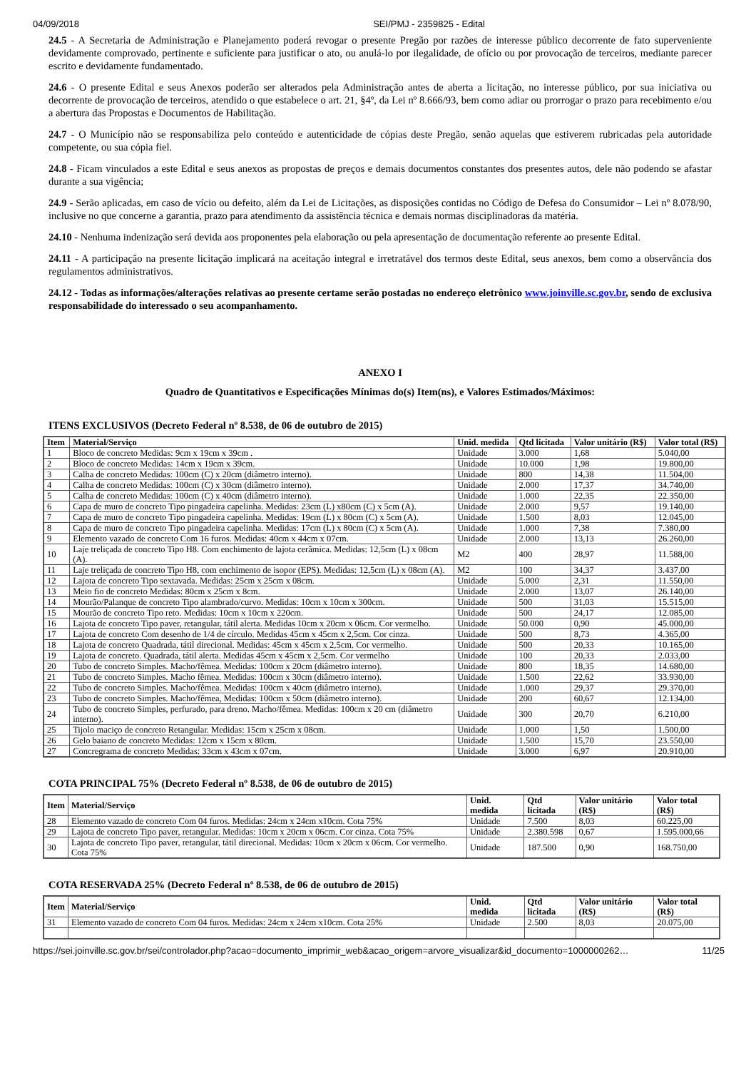04/09/2018 SEI/PMJ - 2359825 - Edital
24.5 - A Secretaria de Administração e Planejamento poderá revogar o presente Pregão por razões de interesse público decorrente de fato superveniente devidamente comprovado, pertinente e suficiente para justificar o ato, ou anulá-lo por ilegalidade, de ofício ou por provocação de terceiros, mediante parecer escrito e devidamente fundamentado.
24.6 - O presente Edital e seus Anexos poderão ser alterados pela Administração antes de aberta a licitação, no interesse público, por sua iniciativa ou decorrente de provocação de terceiros, atendido o que estabelece o art. 21, §4º, da Lei nº 8.666/93, bem como adiar ou prorrogar o prazo para recebimento e/ou a abertura das Propostas e Documentos de Habilitação.
24.7 - O Município não se responsabiliza pelo conteúdo e autenticidade de cópias deste Pregão, senão aquelas que estiverem rubricadas pela autoridade competente, ou sua cópia fiel.
24.8 - Ficam vinculados a este Edital e seus anexos as propostas de preços e demais documentos constantes dos presentes autos, dele não podendo se afastar durante a sua vigência;
24.9 - Serão aplicadas, em caso de vício ou defeito, além da Lei de Licitações, as disposições contidas no Código de Defesa do Consumidor – Lei nº 8.078/90, inclusive no que concerne a garantia, prazo para atendimento da assistência técnica e demais normas disciplinadoras da matéria.
24.10 - Nenhuma indenização será devida aos proponentes pela elaboração ou pela apresentação de documentação referente ao presente Edital.
24.11 - A participação na presente licitação implicará na aceitação integral e irretratável dos termos deste Edital, seus anexos, bem como a observância dos regulamentos administrativos.
24.12 - Todas as informações/alterações relativas ao presente certame serão postadas no endereço eletrônico www.joinville.sc.gov.br, sendo de exclusiva responsabilidade do interessado o seu acompanhamento.
ANEXO I
Quadro de Quantitativos e Especificações Mínimas do(s) Item(ns), e Valores Estimados/Máximos:
ITENS EXCLUSIVOS (Decreto Federal nº 8.538, de 06 de outubro de 2015)
| Item | Material/Serviço | Unid. medida | Qtd licitada | Valor unitário (R$) | Valor total (R$) |
| --- | --- | --- | --- | --- | --- |
| 1 | Bloco de concreto Medidas: 9cm x 19cm x 39cm . | Unidade | 3.000 | 1,68 | 5.040,00 |
| 2 | Bloco de concreto Medidas: 14cm x 19cm x 39cm. | Unidade | 10.000 | 1,98 | 19.800,00 |
| 3 | Calha de concreto Medidas: 100cm (C) x 20cm (diâmetro interno). | Unidade | 800 | 14,38 | 11.504,00 |
| 4 | Calha de concreto Medidas: 100cm (C) x 30cm (diâmetro interno). | Unidade | 2.000 | 17,37 | 34.740,00 |
| 5 | Calha de concreto Medidas: 100cm (C) x 40cm (diâmetro interno). | Unidade | 1.000 | 22,35 | 22.350,00 |
| 6 | Capa de muro de concreto Tipo pingadeira capelinha. Medidas: 23cm (L) x80cm (C) x 5cm (A). | Unidade | 2.000 | 9,57 | 19.140,00 |
| 7 | Capa de muro de concreto Tipo pingadeira capelinha. Medidas: 19cm (L) x 80cm (C) x 5cm (A). | Unidade | 1.500 | 8,03 | 12.045,00 |
| 8 | Capa de muro de concreto Tipo pingadeira capelinha. Medidas: 17cm (L) x 80cm (C) x 5cm (A). | Unidade | 1.000 | 7,38 | 7.380,00 |
| 9 | Elemento vazado de concreto Com 16 furos. Medidas: 40cm x 44cm x 07cm. | Unidade | 2.000 | 13,13 | 26.260,00 |
| 10 | Laje treliçada de concreto Tipo H8. Com enchimento de lajota cerâmica. Medidas: 12,5cm (L) x 08cm (A). | M2 | 400 | 28,97 | 11.588,00 |
| 11 | Laje treliçada de concreto Tipo H8, com enchimento de isopor (EPS). Medidas: 12,5cm (L) x 08cm (A). | M2 | 100 | 34,37 | 3.437,00 |
| 12 | Lajota de concreto Tipo sextavada. Medidas: 25cm x 25cm x 08cm. | Unidade | 5.000 | 2,31 | 11.550,00 |
| 13 | Meio fio de concreto Medidas: 80cm x 25cm x 8cm. | Unidade | 2.000 | 13,07 | 26.140,00 |
| 14 | Mourão/Palanque de concreto Tipo alambrado/curvo. Medidas: 10cm x 10cm x 300cm. | Unidade | 500 | 31,03 | 15.515,00 |
| 15 | Mourão de concreto Tipo reto. Medidas: 10cm x 10cm x 220cm. | Unidade | 500 | 24,17 | 12.085,00 |
| 16 | Lajota de concreto Tipo paver, retangular, tátil alerta. Medidas 10cm x 20cm x 06cm. Cor vermelho. | Unidade | 50.000 | 0,90 | 45.000,00 |
| 17 | Lajota de concreto Com desenho de 1/4 de círculo. Medidas 45cm x 45cm x 2,5cm. Cor cinza. | Unidade | 500 | 8,73 | 4.365,00 |
| 18 | Lajota de concreto Quadrada, tátil direcional. Medidas: 45cm x 45cm x 2,5cm. Cor vermelho. | Unidade | 500 | 20,33 | 10.165,00 |
| 19 | Lajota de concreto. Quadrada, tátil alerta. Medidas 45cm x 45cm x 2,5cm. Cor vermelho | Unidade | 100 | 20,33 | 2.033,00 |
| 20 | Tubo de concreto Simples. Macho/fêmea. Medidas: 100cm x 20cm (diâmetro interno). | Unidade | 800 | 18,35 | 14.680,00 |
| 21 | Tubo de concreto Simples. Macho fêmea. Medidas: 100cm x 30cm (diâmetro interno). | Unidade | 1.500 | 22,62 | 33.930,00 |
| 22 | Tubo de concreto Simples. Macho/fêmea. Medidas: 100cm x 40cm (diâmetro interno). | Unidade | 1.000 | 29,37 | 29.370,00 |
| 23 | Tubo de concreto Simples. Macho/fêmea, Medidas: 100cm x 50cm (diâmetro interno). | Unidade | 200 | 60,67 | 12.134,00 |
| 24 | Tubo de concreto Simples, perfurado, para dreno. Macho/fêmea. Medidas: 100cm x 20 cm (diâmetro interno). | Unidade | 300 | 20,70 | 6.210,00 |
| 25 | Tijolo maciço de concreto Retangular. Medidas: 15cm x 25cm x 08cm. | Unidade | 1.000 | 1,50 | 1.500,00 |
| 26 | Gelo baiano de concreto Medidas: 12cm x 15cm x 80cm. | Unidade | 1.500 | 15,70 | 23.550,00 |
| 27 | Concregrama de concreto Medidas: 33cm x 43cm x 07cm. | Unidade | 3.000 | 6,97 | 20.910,00 |
COTA PRINCIPAL 75% (Decreto Federal nº 8.538, de 06 de outubro de 2015)
| Item | Material/Serviço | Unid. medida | Qtd licitada | Valor unitário (R$) | Valor total (R$) |
| --- | --- | --- | --- | --- | --- |
| 28 | Elemento vazado de concreto Com 04 furos. Medidas: 24cm x 24cm x10cm. Cota 75% | Unidade | 7.500 | 8,03 | 60.225,00 |
| 29 | Lajota de concreto Tipo paver, retangular. Medidas: 10cm x 20cm x 06cm. Cor cinza. Cota 75% | Unidade | 2.380.598 | 0,67 | 1.595.000,66 |
| 30 | Lajota de concreto Tipo paver, retangular, tátil direcional. Medidas: 10cm x 20cm x 06cm. Cor vermelho. Cota 75% | Unidade | 187.500 | 0,90 | 168.750,00 |
COTA RESERVADA 25% (Decreto Federal nº 8.538, de 06 de outubro de 2015)
| Item | Material/Serviço | Unid. medida | Qtd licitada | Valor unitário (R$) | Valor total (R$) |
| --- | --- | --- | --- | --- | --- |
| 31 | Elemento vazado de concreto Com 04 furos. Medidas: 24cm x 24cm x10cm. Cota 25% | Unidade | 2.500 | 8,03 | 20.075,00 |
https://sei.joinville.sc.gov.br/sei/controlador.php?acao=documento_imprimir_web&acao_origem=arvore_visualizar&id_documento=1000000262… 11/25